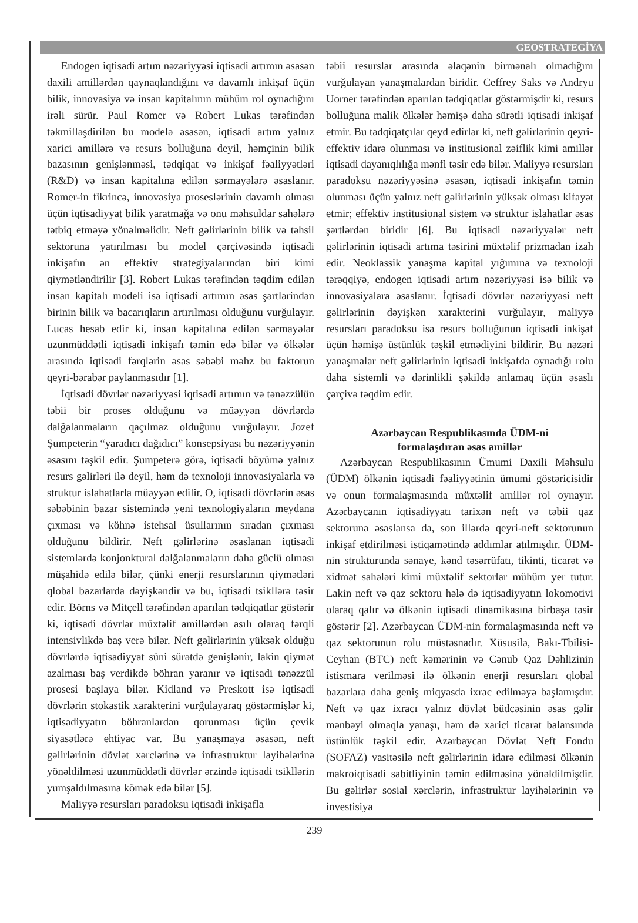GEOSTRATEGİYA
Endogen iqtisadi artım nəzəriyyəsi iqtisadi artımın əsasən daxili amillərdən qaynaqlandığını və davamlı inkişaf üçün bilik, innovasiya və insan kapitalının mühüm rol oynadığını irəli sürür. Paul Romer və Robert Lukas tərəfindən təkmilləşdirilən bu modelə əsasən, iqtisadi artım yalnız xarici amillərə və resurs bolluğuna deyil, həmçinin bilik bazasının genişlənməsi, tədqiqat və inkişaf fəaliyyətləri (R&D) və insan kapitalına edilən sərmayələrə əsaslanır. Romer-in fikrincə, innovasiya proseslərinin davamlı olması üçün iqtisadiyyat bilik yaratmağa və onu məhsuldar sahələrə tətbiq etməyə yönəlməlidir. Neft gəlirlərinin bilik və təhsil sektoruna yatırılması bu model çərçivəsində iqtisadi inkişafın ən effektiv strategiyalarından biri kimi qiymətləndirilir [3]. Robert Lukas tərəfindən təqdim edilən insan kapitalı modeli isə iqtisadi artımın əsas şərtlərindən birinin bilik və bacarıqların artırılması olduğunu vurğulayır. Lucas hesab edir ki, insan kapitalına edilən sərmayələr uzunmüddətli iqtisadi inkişafı təmin edə bilər və ölkələr arasında iqtisadi fərqlərin əsas səbəbi məhz bu faktorun qeyri-bərabər paylanmasıdır [1].
İqtisadi dövrlər nəzəriyyəsi iqtisadi artımın və tənəzzülün təbii bir proses olduğunu və müəyyən dövrlərdə dalğalanmaların qaçılmaz olduğunu vurğulayır. Jozef Şumpeterin “yaradıcı dağıdıcı” konsepsiyası bu nəzəriyyənin əsasını təşkil edir. Şumpeterə görə, iqtisadi böyümə yalnız resurs gəlirləri ilə deyil, həm də texnoloji innovasiyalarla və struktur islahatlarla müəyyən edilir. O, iqtisadi dövrlərin əsas səbəbinin bazar sistemində yeni texnologiyaların meydana çıxması və köhnə istehsal üsullarının sıradan çıxması olduğunu bildirir. Neft gəlirlərinə əsaslanan iqtisadi sistemlərdə konjonktural dalğalanmaların daha güclü olması müşahidə edilə bilər, çünki enerji resurslarının qiymətləri qlobal bazarlarda dəyişkəndir və bu, iqtisadi tsikllərə təsir edir. Börns və Mitçell tərəfindən aparılan tədqiqatlar göstərir ki, iqtisadi dövrlər müxtəlif amillərdən asılı olaraq fərqli intensivlikdə baş verə bilər. Neft gəlirlərinin yüksək olduğu dövrlərdə iqtisadiyyat süni sürətdə genişlənir, lakin qiymət azalması baş verdikdə böhran yaranır və iqtisadi tənəzzül prosesi başlaya bilər. Kidland və Preskott isə iqtisadi dövrlərin stokastik xarakterini vurğulayaraq göstərmişlər ki, iqtisadiyyatın böhranlardan qorunması üçün çevik siyasətlərə ehtiyac var. Bu yanaşmaya əsasən, neft gəlirlərinin dövlət xərclərinə və infrastruktur layihələrinə yönəldilməsi uzunmüddətli dövrlər ərzində iqtisadi tsikllərin yumşaldılmasına kömək edə bilər [5].
Maliyyə resursları paradoksu iqtisadi inkişafla
təbii resurslar arasında əlaqənin birmənalı olmadığını vurğulayan yanaşmalardan biridir. Ceffrey Saks və Andryu Uorner tərəfindən aparılan tədqiqatlar göstərmişdir ki, resurs bolluğuna malik ölkələr həmişə daha sürətli iqtisadi inkişaf etmir. Bu tədqiqatçılar qeyd edirlər ki, neft gəlirlərinin qeyri-effektiv idarə olunması və institusional zəiflik kimi amillər iqtisadi dayanıqlılığa mənfi təsir edə bilər. Maliyyə resursları paradoksu nəzəriyyəsinə əsasən, iqtisadi inkişafın təmin olunması üçün yalnız neft gəlirlərinin yüksək olması kifayət etmir; effektiv institusional sistem və struktur islahatlar əsas şərtlərdən biridir [6]. Bu iqtisadi nəzəriyyələr neft gəlirlərinin iqtisadi artıma təsirini müxtəlif prizmadan izah edir. Neoklassik yanaşma kapital yığımına və texnoloji tərəqqiyə, endogen iqtisadi artım nəzəriyyəsi isə bilik və innovasiyalara əsaslanır. İqtisadi dövrlər nəzəriyyəsi neft gəlirlərinin dəyişkən xarakterini vurğulayır, maliyyə resursları paradoksu isə resurs bolluğunun iqtisadi inkişaf üçün həmişə üstünlük təşkil etmədiyini bildirir. Bu nəzəri yanaşmalar neft gəlirlərinin iqtisadi inkişafda oynadığı rolu daha sistemli və dərinlikli şəkildə anlamaq üçün əsaslı çərçivə təqdim edir.
Azərbaycan Respublikasında ÜDM-ni
formalaşdıran əsas amillər
Azərbaycan Respublikasının Ümumi Daxili Məhsulu (ÜDM) ölkənin iqtisadi fəaliyyətinin ümumi göstəricisidir və onun formalaşmasında müxtəlif amillər rol oynayır. Azərbaycanın iqtisadiyyatı tarixən neft və təbii qaz sektoruna əsaslansa da, son illərdə qeyri-neft sektorunun inkişaf etdirilməsi istiqamətində addımlar atılmışdır. ÜDM-nin strukturunda sənaye, kənd təsərrüfatı, tikinti, ticarət və xidmət sahələri kimi müxtəlif sektorlar mühüm yer tutur. Lakin neft və qaz sektoru hələ də iqtisadiyyatın lokomotivi olaraq qalır və ölkənin iqtisadi dinamikasına birbaşa təsir göstərir [2]. Azərbaycan ÜDM-nin formalaşmasında neft və qaz sektorunun rolu müstəsnadır. Xüsusilə, Bakı-Tbilisi-Ceyhan (BTC) neft kəmərinin və Cənub Qaz Dəhlizinin istismara verilməsi ilə ölkənin enerji resursları qlobal bazarlara daha geniş miqyasda ixrac edilməyə başlamışdır. Neft və qaz ixracı yalnız dövlət büdcəsinin əsas gəlir mənbəyi olmaqla yanaşı, həm də xarici ticarət balansında üstünlük təşkil edir. Azərbaycan Dövlət Neft Fondu (SOFAZ) vasitəsilə neft gəlirlərinin idarə edilməsi ölkənin makroiqtisadi sabitliyinin təmin edilməsinə yönəldilmişdir. Bu gəlirlər sosial xərclərin, infrastruktur layihələrinin və investisiya
239